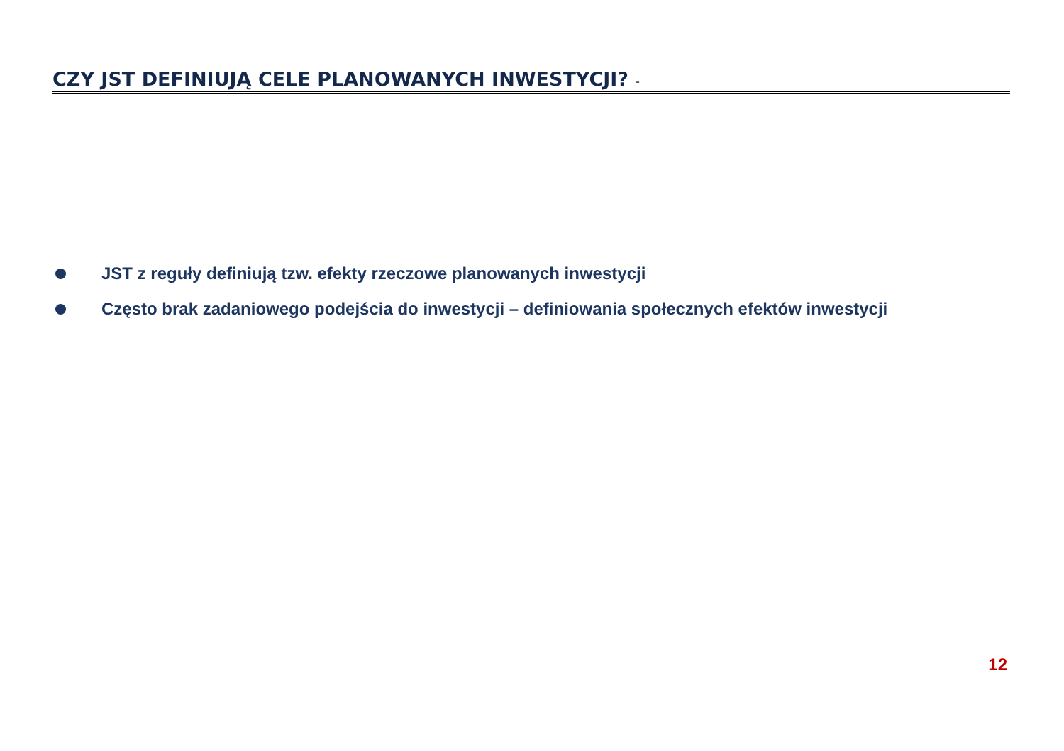CZY JST DEFINIUJĄ CELE PLANOWANYCH INWESTYCJI? -
JST z reguły definiują tzw. efekty rzeczowe planowanych inwestycji
Często brak zadaniowego podejścia do inwestycji – definiowania społecznych efektów inwestycji
12